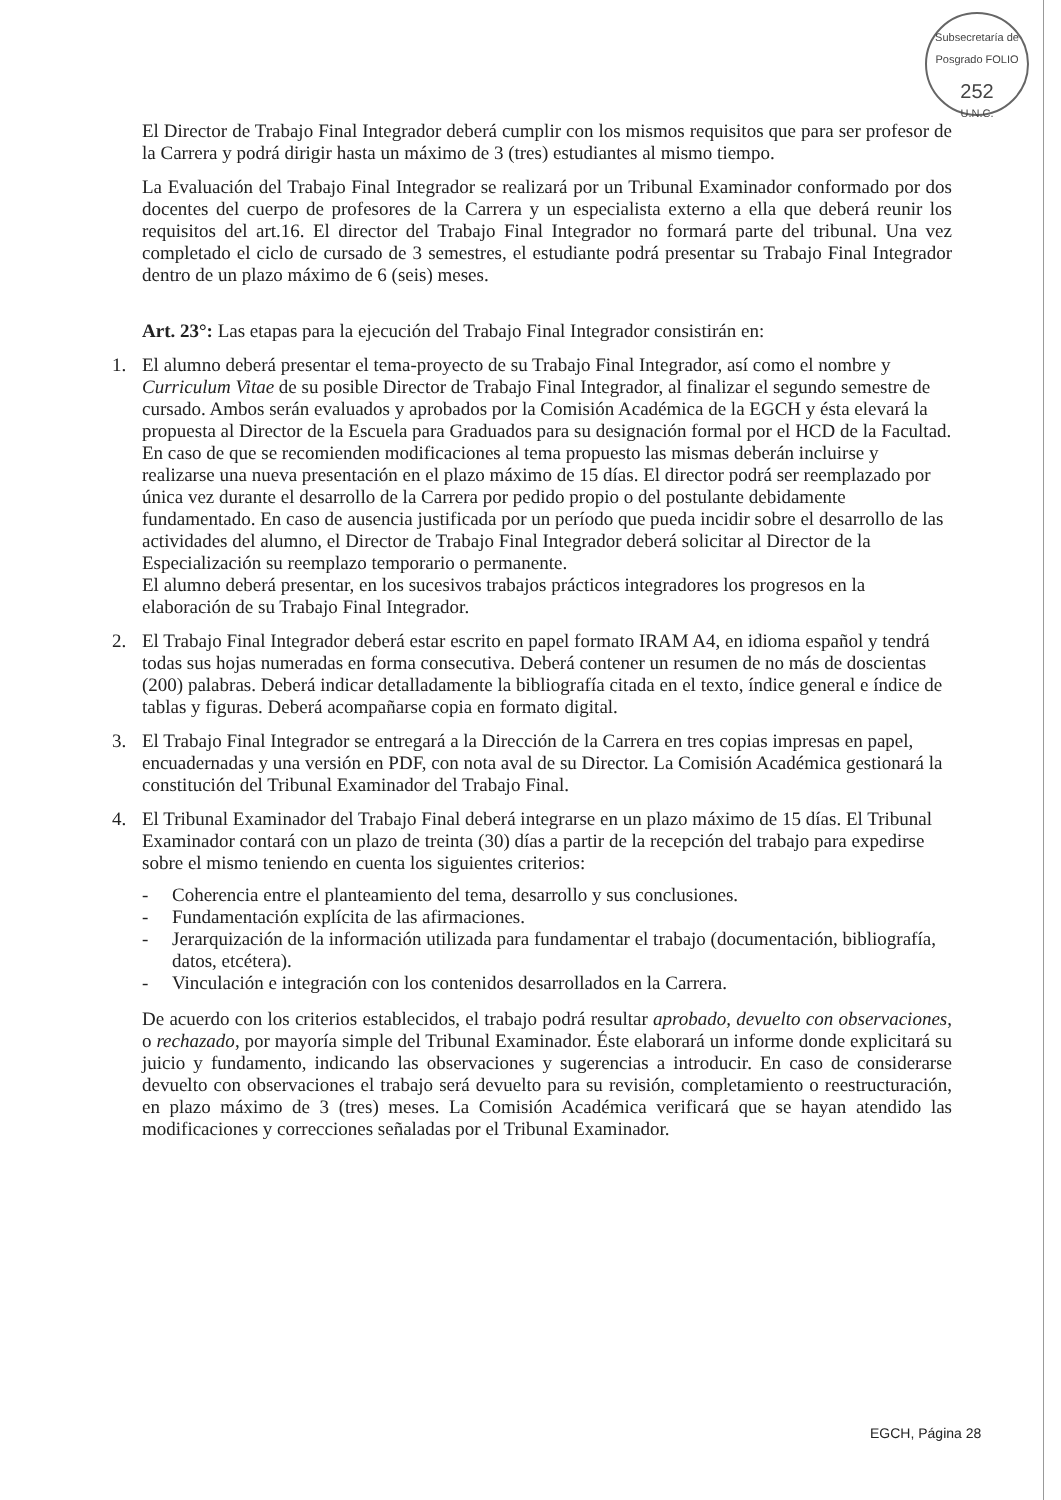Subsecretaría de Posgrado FOLIO
252
U.N.C.
El Director de Trabajo Final Integrador deberá cumplir con los mismos requisitos que para ser profesor de la Carrera y podrá dirigir hasta un máximo de 3 (tres) estudiantes al mismo tiempo.
La Evaluación del Trabajo Final Integrador se realizará por un Tribunal Examinador conformado por dos docentes del cuerpo de profesores de la Carrera y un especialista externo a ella que deberá reunir los requisitos del art.16. El director del Trabajo Final Integrador no formará parte del tribunal. Una vez completado el ciclo de cursado de 3 semestres, el estudiante podrá presentar su Trabajo Final Integrador dentro de un plazo máximo de 6 (seis) meses.
Art. 23°: Las etapas para la ejecución del Trabajo Final Integrador consistirán en:
1. El alumno deberá presentar el tema-proyecto de su Trabajo Final Integrador, así como el nombre y Curriculum Vitae de su posible Director de Trabajo Final Integrador, al finalizar el segundo semestre de cursado. Ambos serán evaluados y aprobados por la Comisión Académica de la EGCH y ésta elevará la propuesta al Director de la Escuela para Graduados para su designación formal por el HCD de la Facultad. En caso de que se recomienden modificaciones al tema propuesto las mismas deberán incluirse y realizarse una nueva presentación en el plazo máximo de 15 días. El director podrá ser reemplazado por única vez durante el desarrollo de la Carrera por pedido propio o del postulante debidamente fundamentado. En caso de ausencia justificada por un período que pueda incidir sobre el desarrollo de las actividades del alumno, el Director de Trabajo Final Integrador deberá solicitar al Director de la Especialización su reemplazo temporario o permanente.
El alumno deberá presentar, en los sucesivos trabajos prácticos integradores los progresos en la elaboración de su Trabajo Final Integrador.
2. El Trabajo Final Integrador deberá estar escrito en papel formato IRAM A4, en idioma español y tendrá todas sus hojas numeradas en forma consecutiva. Deberá contener un resumen de no más de doscientas (200) palabras. Deberá indicar detalladamente la bibliografía citada en el texto, índice general e índice de tablas y figuras. Deberá acompañarse copia en formato digital.
3. El Trabajo Final Integrador se entregará a la Dirección de la Carrera en tres copias impresas en papel, encuadernadas y una versión en PDF, con nota aval de su Director. La Comisión Académica gestionará la constitución del Tribunal Examinador del Trabajo Final.
4. El Tribunal Examinador del Trabajo Final deberá integrarse en un plazo máximo de 15 días. El Tribunal Examinador contará con un plazo de treinta (30) días a partir de la recepción del trabajo para expedirse sobre el mismo teniendo en cuenta los siguientes criterios:
- Coherencia entre el planteamiento del tema, desarrollo y sus conclusiones.
- Fundamentación explícita de las afirmaciones.
- Jerarquización de la información utilizada para fundamentar el trabajo (documentación, bibliografía, datos, etcétera).
- Vinculación e integración con los contenidos desarrollados en la Carrera.
De acuerdo con los criterios establecidos, el trabajo podrá resultar aprobado, devuelto con observaciones, o rechazado, por mayoría simple del Tribunal Examinador. Éste elaborará un informe donde explicitará su juicio y fundamento, indicando las observaciones y sugerencias a introducir. En caso de considerarse devuelto con observaciones el trabajo será devuelto para su revisión, completamiento o reestructuración, en plazo máximo de 3 (tres) meses. La Comisión Académica verificará que se hayan atendido las modificaciones y correcciones señaladas por el Tribunal Examinador.
EGCH, Página 28